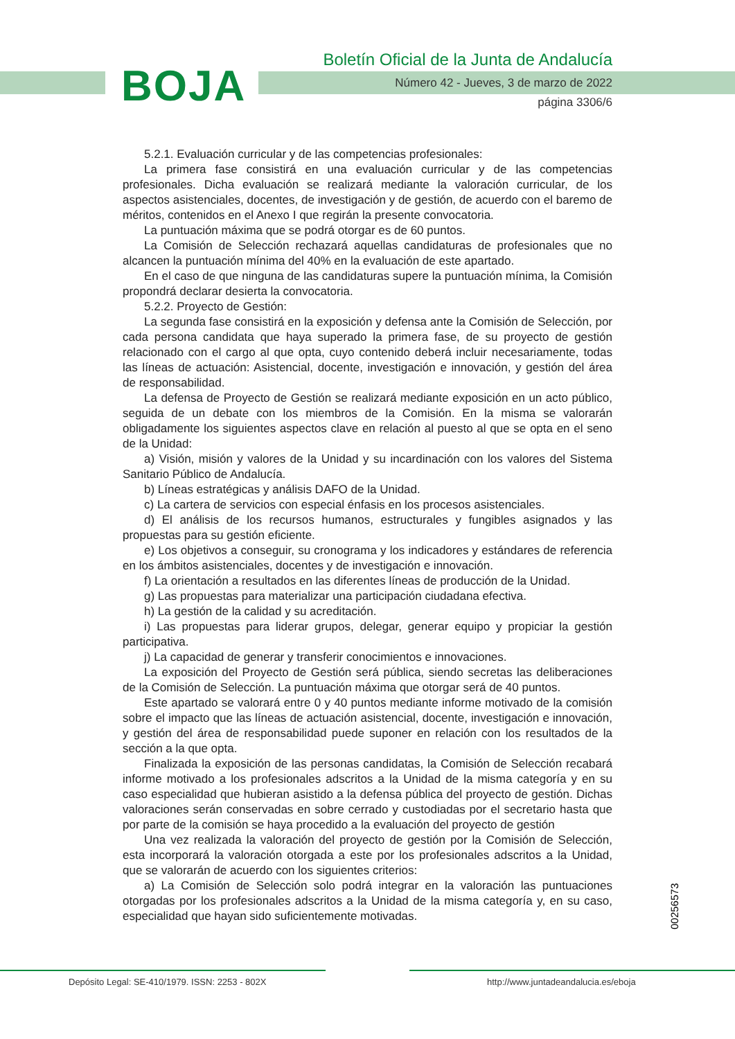BOJA
Boletín Oficial de la Junta de Andalucía
Número 42 - Jueves, 3 de marzo de 2022
página 3306/6
5.2.1. Evaluación curricular y de las competencias profesionales:
La primera fase consistirá en una evaluación curricular y de las competencias profesionales. Dicha evaluación se realizará mediante la valoración curricular, de los aspectos asistenciales, docentes, de investigación y de gestión, de acuerdo con el baremo de méritos, contenidos en el Anexo I que regirán la presente convocatoria.
La puntuación máxima que se podrá otorgar es de 60 puntos.
La Comisión de Selección rechazará aquellas candidaturas de profesionales que no alcancen la puntuación mínima del 40% en la evaluación de este apartado.
En el caso de que ninguna de las candidaturas supere la puntuación mínima, la Comisión propondrá declarar desierta la convocatoria.
5.2.2. Proyecto de Gestión:
La segunda fase consistirá en la exposición y defensa ante la Comisión de Selección, por cada persona candidata que haya superado la primera fase, de su proyecto de gestión relacionado con el cargo al que opta, cuyo contenido deberá incluir necesariamente, todas las líneas de actuación: Asistencial, docente, investigación e innovación, y gestión del área de responsabilidad.
La defensa de Proyecto de Gestión se realizará mediante exposición en un acto público, seguida de un debate con los miembros de la Comisión. En la misma se valorarán obligadamente los siguientes aspectos clave en relación al puesto al que se opta en el seno de la Unidad:
a) Visión, misión y valores de la Unidad y su incardinación con los valores del Sistema Sanitario Público de Andalucía.
b) Líneas estratégicas y análisis DAFO de la Unidad.
c) La cartera de servicios con especial énfasis en los procesos asistenciales.
d) El análisis de los recursos humanos, estructurales y fungibles asignados y las propuestas para su gestión eficiente.
e) Los objetivos a conseguir, su cronograma y los indicadores y estándares de referencia en los ámbitos asistenciales, docentes y de investigación e innovación.
f) La orientación a resultados en las diferentes líneas de producción de la Unidad.
g) Las propuestas para materializar una participación ciudadana efectiva.
h) La gestión de la calidad y su acreditación.
i) Las propuestas para liderar grupos, delegar, generar equipo y propiciar la gestión participativa.
j) La capacidad de generar y transferir conocimientos e innovaciones.
La exposición del Proyecto de Gestión será pública, siendo secretas las deliberaciones de la Comisión de Selección. La puntuación máxima que otorgar será de 40 puntos.
Este apartado se valorará entre 0 y 40 puntos mediante informe motivado de la comisión sobre el impacto que las líneas de actuación asistencial, docente, investigación e innovación, y gestión del área de responsabilidad puede suponer en relación con los resultados de la sección a la que opta.
Finalizada la exposición de las personas candidatas, la Comisión de Selección recabará informe motivado a los profesionales adscritos a la Unidad de la misma categoría y en su caso especialidad que hubieran asistido a la defensa pública del proyecto de gestión. Dichas valoraciones serán conservadas en sobre cerrado y custodiadas por el secretario hasta que por parte de la comisión se haya procedido a la evaluación del proyecto de gestión
Una vez realizada la valoración del proyecto de gestión por la Comisión de Selección, esta incorporará la valoración otorgada a este por los profesionales adscritos a la Unidad, que se valorarán de acuerdo con los siguientes criterios:
a) La Comisión de Selección solo podrá integrar en la valoración las puntuaciones otorgadas por los profesionales adscritos a la Unidad de la misma categoría y, en su caso, especialidad que hayan sido suficientemente motivadas.
00256573
Depósito Legal: SE-410/1979. ISSN: 2253 - 802X http://www.juntadeandalucia.es/eboja